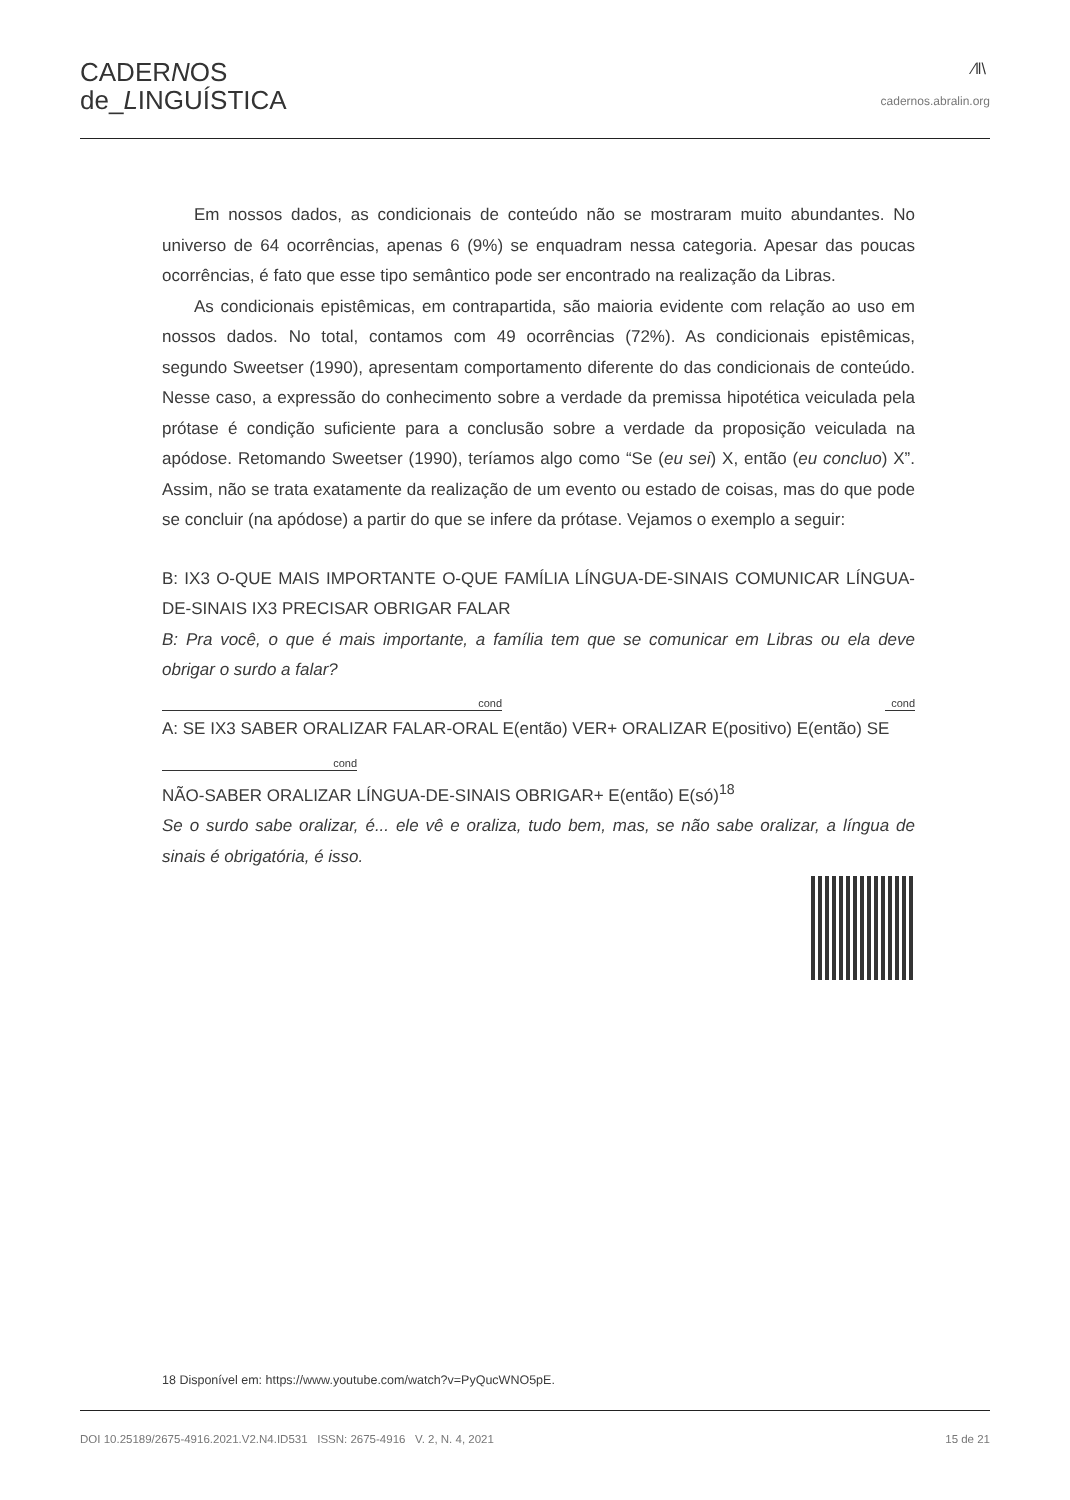CADERNOS
de_LINGUÍSTICA
⁄‖\
cadernos.abralin.org
Em nossos dados, as condicionais de conteúdo não se mostraram muito abundantes. No universo de 64 ocorrências, apenas 6 (9%) se enquadram nessa categoria. Apesar das poucas ocorrências, é fato que esse tipo semântico pode ser encontrado na realização da Libras.
As condicionais epistêmicas, em contrapartida, são maioria evidente com relação ao uso em nossos dados. No total, contamos com 49 ocorrências (72%). As condicionais epistêmicas, segundo Sweetser (1990), apresentam comportamento diferente do das condicionais de conteúdo. Nesse caso, a expressão do conhecimento sobre a verdade da premissa hipotética veiculada pela prótase é condição suficiente para a conclusão sobre a verdade da proposição veiculada na apódose. Retomando Sweetser (1990), teríamos algo como “Se (eu sei) X, então (eu concluo) X”. Assim, não se trata exatamente da realização de um evento ou estado de coisas, mas do que pode se concluir (na apódose) a partir do que se infere da prótase. Vejamos o exemplo a seguir:
B: IX3 O-QUE MAIS IMPORTANTE O-QUE FAMÍLIA LÍNGUA-DE-SINAIS COMUNICAR LÍNGUA-DE-SINAIS IX3 PRECISAR OBRIGAR FALAR
B: Pra você, o que é mais importante, a família tem que se comunicar em Libras ou ela deve obrigar o surdo a falar?
cond cond
A: SE IX3 SABER ORALIZAR FALAR-ORAL E(então) VER+ ORALIZAR E(positivo) E(então) SE
cond
NÃO-SABER ORALIZAR LÍNGUA-DE-SINAIS OBRIGAR+ E(então) E(só)<sup>18</sup>
Se o surdo sabe oralizar, é... ele vê e oraliza, tudo bem, mas, se não sabe oralizar, a língua de sinais é obrigatória, é isso.
18 Disponível em: https://www.youtube.com/watch?v=PyQucWNO5pE.
DOI 10.25189/2675-4916.2021.V2.N4.ID531 ISSN: 2675-4916 V. 2, N. 4, 2021 15 de 21